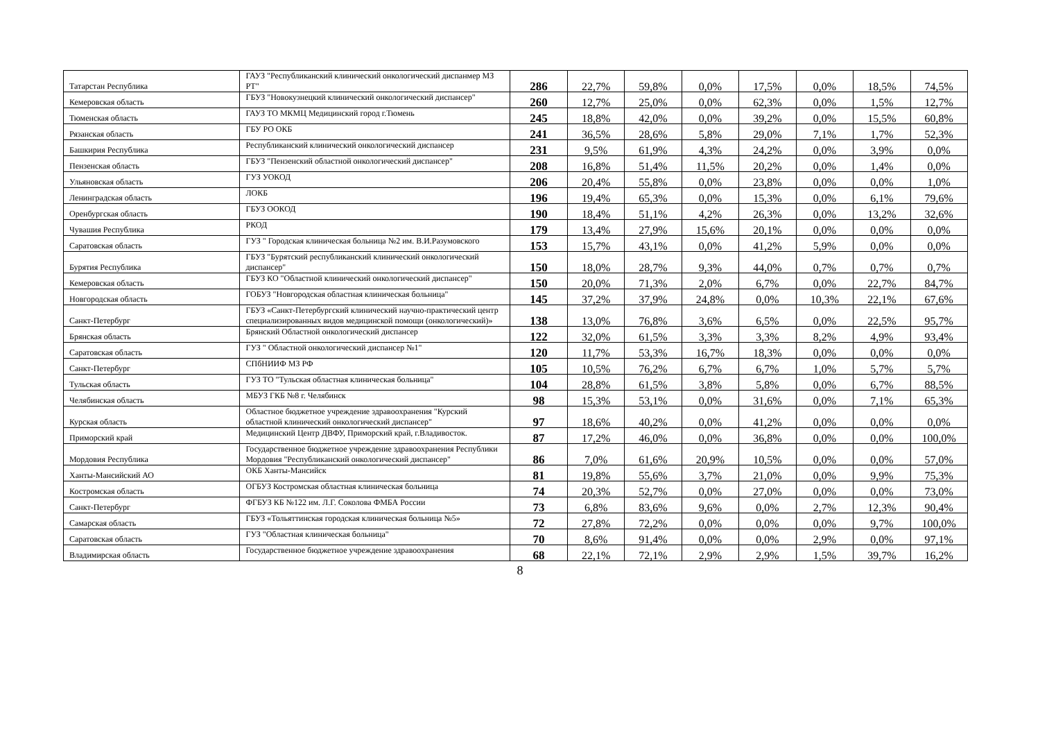| Татарстан Республика | ГАУЗ "Республиканский клинический онкологический диспанмер МЗ РТ" | 286 | 22,7% | 59,8% | 0,0% | 17,5% | 0,0% | 18,5% | 74,5% |
| Кемеровская область | ГБУЗ "Новокузнецкий клинический онкологический диспансер" | 260 | 12,7% | 25,0% | 0,0% | 62,3% | 0,0% | 1,5% | 12,7% |
| Тюменская область | ГАУЗ ТО МКМЦ Медицинский город г.Тюмень | 245 | 18,8% | 42,0% | 0,0% | 39,2% | 0,0% | 15,5% | 60,8% |
| Рязанская область | ГБУ РО ОКБ | 241 | 36,5% | 28,6% | 5,8% | 29,0% | 7,1% | 1,7% | 52,3% |
| Башкирия Республика | Республиканский клинический онкологический диспансер | 231 | 9,5% | 61,9% | 4,3% | 24,2% | 0,0% | 3,9% | 0,0% |
| Пензенская область | ГБУЗ "Пензенский областной онкологический диспансер" | 208 | 16,8% | 51,4% | 11,5% | 20,2% | 0,0% | 1,4% | 0,0% |
| Ульяновская область | ГУЗ УОКОД | 206 | 20,4% | 55,8% | 0,0% | 23,8% | 0,0% | 0,0% | 1,0% |
| Ленинградская область | ЛОКБ | 196 | 19,4% | 65,3% | 0,0% | 15,3% | 0,0% | 6,1% | 79,6% |
| Оренбургская область | ГБУЗ ООКОД | 190 | 18,4% | 51,1% | 4,2% | 26,3% | 0,0% | 13,2% | 32,6% |
| Чувашия Республика | РКОД | 179 | 13,4% | 27,9% | 15,6% | 20,1% | 0,0% | 0,0% | 0,0% |
| Саратовская область | ГУЗ " Городская клиническая больница №2 им. В.И.Разумовского | 153 | 15,7% | 43,1% | 0,0% | 41,2% | 5,9% | 0,0% | 0,0% |
| Бурятия Республика | ГБУЗ "Бурятский республиканский клинический онкологический диспансер" | 150 | 18,0% | 28,7% | 9,3% | 44,0% | 0,7% | 0,7% | 0,7% |
| Кемеровская область | ГБУЗ КО "Областной клинический онкологический диспансер" | 150 | 20,0% | 71,3% | 2,0% | 6,7% | 0,0% | 22,7% | 84,7% |
| Новгородская область | ГОБУЗ "Новгородская областная клиническая больница" | 145 | 37,2% | 37,9% | 24,8% | 0,0% | 10,3% | 22,1% | 67,6% |
| Санкт-Петербург | ГБУЗ «Санкт-Петербургский клинический научно-практический центр специализированных видов медицинской помощи (онкологический)» | 138 | 13,0% | 76,8% | 3,6% | 6,5% | 0,0% | 22,5% | 95,7% |
| Брянская область | Брянский Областной онкологический диспансер | 122 | 32,0% | 61,5% | 3,3% | 3,3% | 8,2% | 4,9% | 93,4% |
| Саратовская область | ГУЗ " Областной онкологический диспансер №1" | 120 | 11,7% | 53,3% | 16,7% | 18,3% | 0,0% | 0,0% | 0,0% |
| Санкт-Петербург | СПбНИИФ МЗ РФ | 105 | 10,5% | 76,2% | 6,7% | 6,7% | 1,0% | 5,7% | 5,7% |
| Тульская область | ГУЗ ТО "Тульская областная клиническая больница" | 104 | 28,8% | 61,5% | 3,8% | 5,8% | 0,0% | 6,7% | 88,5% |
| Челябинская область | МБУЗ ГКБ №8 г. Челябинск | 98 | 15,3% | 53,1% | 0,0% | 31,6% | 0,0% | 7,1% | 65,3% |
| Курская область | Областное бюджетное учреждение здравоохранения "Курский областной клинический онкологический диспансер" | 97 | 18,6% | 40,2% | 0,0% | 41,2% | 0,0% | 0,0% | 0,0% |
| Приморский край | Медицинский Центр ДВФУ, Приморский край, г.Владивосток. | 87 | 17,2% | 46,0% | 0,0% | 36,8% | 0,0% | 0,0% | 100,0% |
| Мордовия Республика | Государственное бюджетное учреждение здравоохранения Республики Мордовия "Республиканский онкологический диспансер" | 86 | 7,0% | 61,6% | 20,9% | 10,5% | 0,0% | 0,0% | 57,0% |
| Ханты-Мансийский АО | ОКБ Ханты-Мансийск | 81 | 19,8% | 55,6% | 3,7% | 21,0% | 0,0% | 9,9% | 75,3% |
| Костромская область | ОГБУЗ Костромская областная клиническая больница | 74 | 20,3% | 52,7% | 0,0% | 27,0% | 0,0% | 0,0% | 73,0% |
| Санкт-Петербург | ФГБУЗ КБ №122 им. Л.Г. Соколова ФМБА России | 73 | 6,8% | 83,6% | 9,6% | 0,0% | 2,7% | 12,3% | 90,4% |
| Самарская область | ГБУЗ «Тольяттинская городская клиническая больница №5» | 72 | 27,8% | 72,2% | 0,0% | 0,0% | 0,0% | 9,7% | 100,0% |
| Саратовская область | ГУЗ "Областная клиническая больница" | 70 | 8,6% | 91,4% | 0,0% | 0,0% | 2,9% | 0,0% | 97,1% |
| Владимирская область | Государственное бюджетное учреждение здравоохранения | 68 | 22,1% | 72,1% | 2,9% | 2,9% | 1,5% | 39,7% | 16,2% |
8